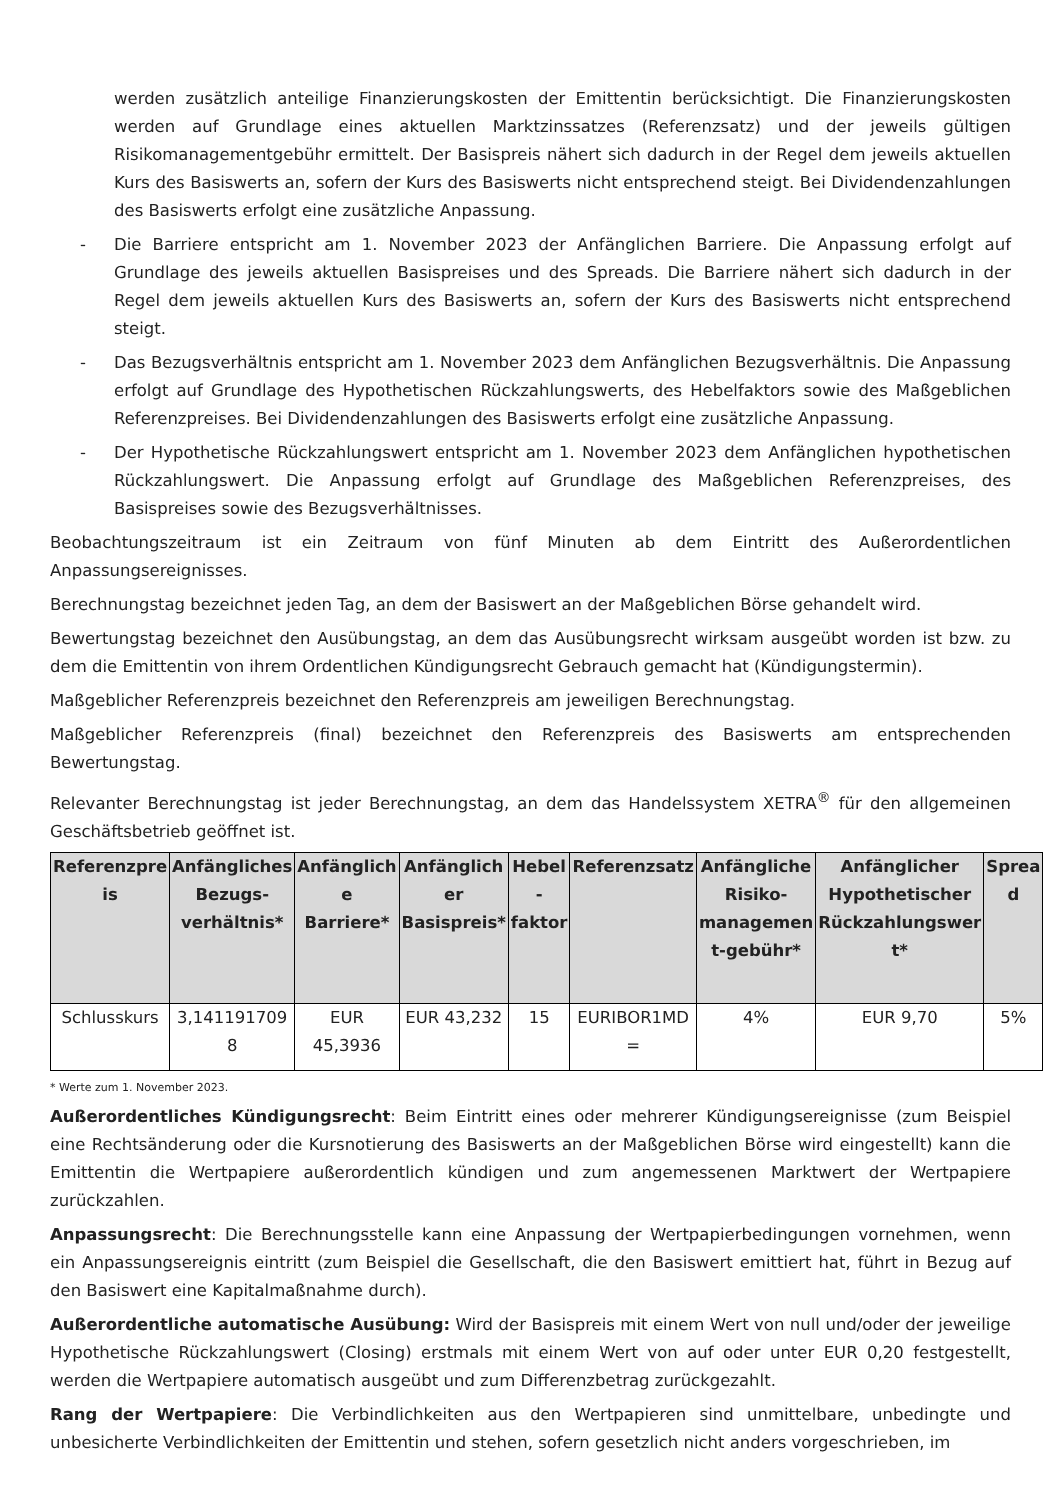werden zusätzlich anteilige Finanzierungskosten der Emittentin berücksichtigt. Die Finanzierungskosten werden auf Grundlage eines aktuellen Marktzinssatzes (Referenzsatz) und der jeweils gültigen Risikomanagementgebühr ermittelt. Der Basispreis nähert sich dadurch in der Regel dem jeweils aktuellen Kurs des Basiswerts an, sofern der Kurs des Basiswerts nicht entsprechend steigt. Bei Dividendenzahlungen des Basiswerts erfolgt eine zusätzliche Anpassung.
- Die Barriere entspricht am 1. November 2023 der Anfänglichen Barriere. Die Anpassung erfolgt auf Grundlage des jeweils aktuellen Basispreises und des Spreads. Die Barriere nähert sich dadurch in der Regel dem jeweils aktuellen Kurs des Basiswerts an, sofern der Kurs des Basiswerts nicht entsprechend steigt.
- Das Bezugsverhältnis entspricht am 1. November 2023 dem Anfänglichen Bezugsverhältnis. Die Anpassung erfolgt auf Grundlage des Hypothetischen Rückzahlungswerts, des Hebelfaktors sowie des Maßgeblichen Referenzpreises. Bei Dividendenzahlungen des Basiswerts erfolgt eine zusätzliche Anpassung.
- Der Hypothetische Rückzahlungswert entspricht am 1. November 2023 dem Anfänglichen hypothetischen Rückzahlungswert. Die Anpassung erfolgt auf Grundlage des Maßgeblichen Referenzpreises, des Basispreises sowie des Bezugsverhältnisses.
Beobachtungszeitraum ist ein Zeitraum von fünf Minuten ab dem Eintritt des Außerordentlichen Anpassungsereignisses.
Berechnungstag bezeichnet jeden Tag, an dem der Basiswert an der Maßgeblichen Börse gehandelt wird.
Bewertungstag bezeichnet den Ausübungstag, an dem das Ausübungsrecht wirksam ausgeübt worden ist bzw. zu dem die Emittentin von ihrem Ordentlichen Kündigungsrecht Gebrauch gemacht hat (Kündigungstermin).
Maßgeblicher Referenzpreis bezeichnet den Referenzpreis am jeweiligen Berechnungstag.
Maßgeblicher Referenzpreis (final) bezeichnet den Referenzpreis des Basiswerts am entsprechenden Bewertungstag.
Relevanter Berechnungstag ist jeder Berechnungstag, an dem das Handelssystem XETRA<sup>®</sup> für den allgemeinen Geschäftsbetrieb geöffnet ist.
| Referenzpre is | Anfängliches Bezugs-verhältnis* | Anfänglich e Barriere* | Anfänglich er Basispreis* | Hebel -faktor | Referenzsatz | Anfängliche Risiko-managemen t-gebühr* | Anfänglicher Hypothetischer Rückzahlungswer t* | Sprea d |
| --- | --- | --- | --- | --- | --- | --- | --- | --- |
| Schlusskurs | 3,141191709 8 | EUR 45,3936 | EUR 43,232 | 15 | EURIBOR1MD = | 4% | EUR 9,70 | 5% |
* Werte zum 1. November 2023.
Außerordentliches Kündigungsrecht: Beim Eintritt eines oder mehrerer Kündigungsereignisse (zum Beispiel eine Rechtsänderung oder die Kursnotierung des Basiswerts an der Maßgeblichen Börse wird eingestellt) kann die Emittentin die Wertpapiere außerordentlich kündigen und zum angemessenen Marktwert der Wertpapiere zurückzahlen.
Anpassungsrecht: Die Berechnungsstelle kann eine Anpassung der Wertpapierbedingungen vornehmen, wenn ein Anpassungsereignis eintritt (zum Beispiel die Gesellschaft, die den Basiswert emittiert hat, führt in Bezug auf den Basiswert eine Kapitalmaßnahme durch).
Außerordentliche automatische Ausübung: Wird der Basispreis mit einem Wert von null und/oder der jeweilige Hypothetische Rückzahlungswert (Closing) erstmals mit einem Wert von auf oder unter EUR 0,20 festgestellt, werden die Wertpapiere automatisch ausgeübt und zum Differenzbetrag zurückgezahlt.
Rang der Wertpapiere: Die Verbindlichkeiten aus den Wertpapieren sind unmittelbare, unbedingte und unbesicherte Verbindlichkeiten der Emittentin und stehen, sofern gesetzlich nicht anders vorgeschrieben, im